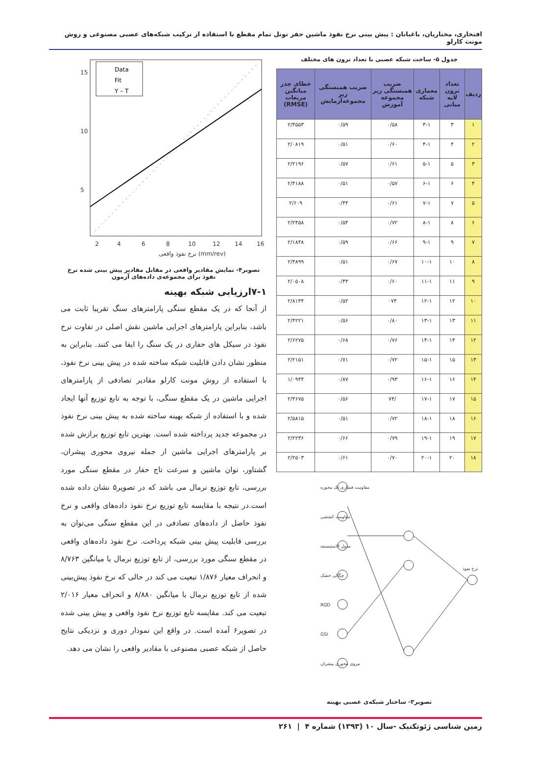افتخاری، مختاریان، باغبانان : پیش بینی نرخ نفوذ ماشین حفر تونل تمام مقطع با استفاده از ترکیب شبکه‌های عصبی مصنوعی و روش مونت کارلو
جدول ۵- ساخت شبکه عصبی با تعداد نرون های مختلف
| ردیف | تعداد نرون لایه میانی | معماری شبکه | ضریب همبستگی زیر مجموعه آموزش | ضریب همبستگی زیر مجموعه‌آزمایش | خطای جذر میانگین مربعات (RMSE) |
| --- | --- | --- | --- | --- | --- |
| ۱ | ۳ | ۳-۱ | ۰/۵۸ | ۰/۵۹ | ۲/۴۵۵۳ |
| ۲ | ۴ | ۴-۱ | ۰/۶۰ | ۰/۵۱ | ۲/۰۸۱۹ |
| ۳ | ۵ | ۵-۱ | ۰/۶۱ | ۰/۵۷ | ۲/۲۱۹۶ |
| ۴ | ۶ | ۶-۱ | ۰/۵۷ | ۰/۵۱ | ۲/۴۱۸۸ |
| ۵ | ۷ | ۷-۱ | ۰/۶۱ | ۰/۴۴ | ۲/۶۰۹ |
| ۶ | ۸ | ۸-۱ | ۰/۷۲ | ۰/۵۴ | ۲/۲۴۵۸ |
| ۷ | ۹ | ۹-۱ | ۰/۶۶ | ۰/۵۹ | ۲/۱۸۴۸ |
| ۸ | ۱۰ | ۱۰-۱ | ۰/۶۷ | ۰/۵۱ | ۲/۳۸۹۹ |
| ۹ | ۱۱ | ۱۱-۱ | ۰/۶۰ | ۰/۴۳ | ۲/۰۵۰۸ |
| ۱۰ | ۱۲ | ۱۲-۱ | ۰۷۴ | ۰/۵۲ | ۲/۸۱۴۴ |
| ۱۱ | ۱۳ | ۱۳-۱ | ۰/۸۰ | ۰/۵۶ | ۲/۴۲۲۱ |
| ۱۲ | ۱۴ | ۱۴-۱ | ۰/۷۶ | ۰/۶۸ | ۲/۶۲۷۵ |
| ۱۳ | ۱۵ | ۱۵-۱ | ۰/۷۲ | ۰/۷۱ | ۲/۲۱۵۱ |
| ۱۴ | ۱۶ | ۱۶-۱ | ۰/۹۳ | ۰/۸۷ | ۱/۰۹۴۴ |
| ۱۵ | ۱۷ | ۱۷-۱ | /۷۴ | ۰/۵۶ | ۲/۴۶۷۵ |
| ۱۶ | ۱۸ | ۱۸-۱ | ۰/۷۲ | ۰/۵۱ | ۲/۵۸۱۵ |
| ۱۷ | ۱۹ | ۱۹-۱ | ۰/۷۹ | ۰/۶۶ | ۲/۲۲۳۶ |
| ۱۸ | ۲۰ | ۲۰-۱ | ۰/۷۰ | ۰/۶۱ | ۲/۲۵۰۳ |
مقاومت فشاری تک محوره
مقاومت کششی
مدول الاستیسیته
چگالی خشک
RQD
GSI
نیروی محوری پیشران
نرخ نفوذ
تصویر۳- ساختار شبکه‌ی عصبی بهینه
Data
Fit
Y – T
15
10
5
2
4
6
8
10
12
14
16
نرخ نفوذ واقعی (mm/rev)
تصویر۴- نمایش مقادیر واقعی در مقابل مقادیر پیش بینی شده نرخ نفوذ برای مجموعه‌ی داده‌های آزمون
۷-۱ارزیابی شبکه بهینه
از آنجا که در یک مقطع سنگی پارامترهای سنگ تقریبا ثابت می باشد، بنابراین پارامترهای اجرایی ماشین نقش اصلی در تفاوت نرخ نفوذ در سیکل های حفاری در یک سنگ را ایفا می کنند. بنابراین به منظور نشان دادن قابلیت شبکه ساخته شده در پیش بینی نرخ نفوذ، با استفاده از روش مونت کارلو مقادیر تصادفی از پارامترهای اجرایی ماشین در یک مقطع سنگی، با توجه به تابع توزیع آنها ایجاد شده و با استفاده از شبکه بهینه ساخته شده به پیش بینی نرخ نفوذ در مجموعه جدید پرداخته شده است. بهترین تابع توزیع برازش شده بر پارامترهای اجرایی ماشین از جمله نیروی محوری پیشران، گشتاور، توان ماشین و سرعت تاج حفار در مقطع سنگی مورد بررسی، تابع توزیع نرمال می باشد که در تصویر۵ نشان داده شده است.در نتیجه با مقایسه تابع توزیع نرخ نفوذ داده‌های واقعی و نرخ نفوذ حاصل از داده‌های تصادفی در این مقطع سنگی می‌توان به بررسی قابلیت پیش بینی شبکه پرداخت. نرخ نفوذ داده‌های واقعی در مقطع سنگی مورد بررسی، از تابع توزیع نرمال با میانگین ۸/۷۶۳ و انحراف معیار ۱/۸۷۶ تبعیت می کند در حالی که نرخ نفوذ پیش‌بینی شده از تابع توزیع نرمال با میانگین ۸/۸۸۰ و انحراف معیار ۲/۰۱۶ تبعیت می کند. مقایسه تابع توزیع نرخ نفوذ واقعی و پیش بینی شده در تصویر۶ آمده است. در واقع این نمودار دوری و نزدیکی نتایج حاصل از شبکه عصبی مصنوعی با مقادیر واقعی را نشان می دهد.
زمین شناسی ژئوتکنیک -سال ۱۰ (۱۳۹۳) شماره ۴ | ۲۶۱